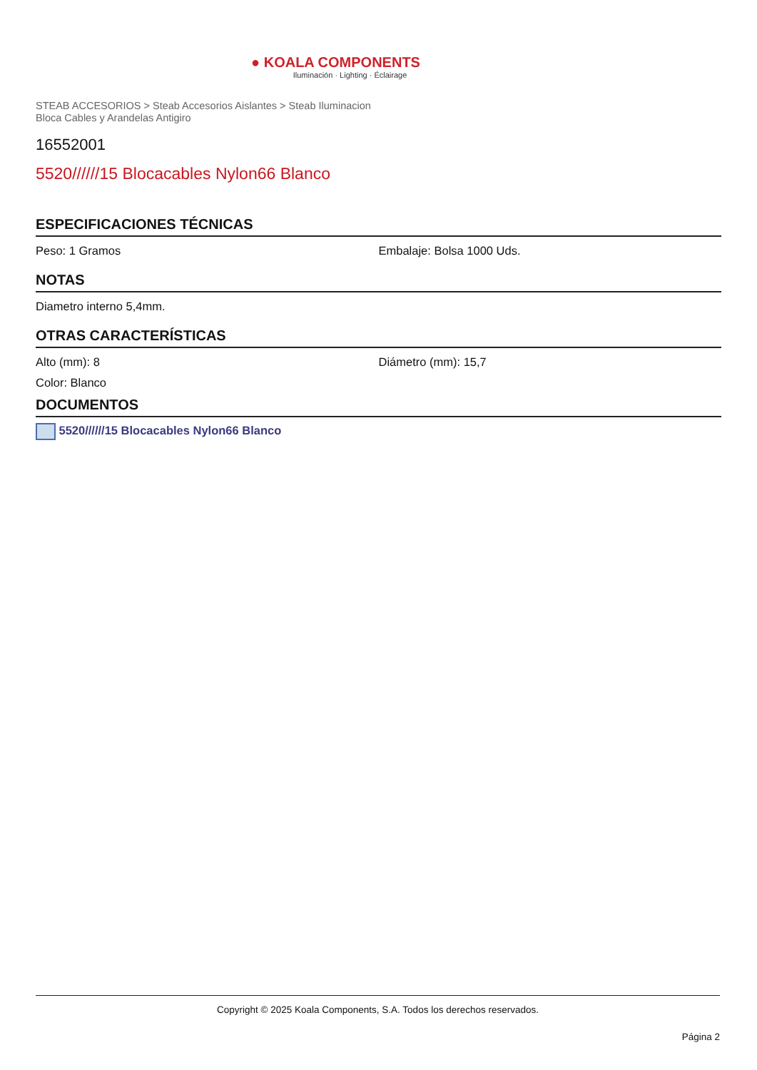● KOALA COMPONENTS
Iluminación · Lighting · Éclairage
STEAB ACCESORIOS > Steab Accesorios Aislantes > Steab Iluminacion
Bloca Cables y Arandelas Antigiro
16552001
5520//////15 Blocacables Nylon66 Blanco
ESPECIFICACIONES TÉCNICAS
Peso: 1 Gramos Embalaje: Bolsa 1000 Uds.
NOTAS
Diametro interno 5,4mm.
OTRAS CARACTERÍSTICAS
Alto (mm): 8 Diámetro (mm): 15,7
Color: Blanco
DOCUMENTOS
5520//////15 Blocacables Nylon66 Blanco
Copyright © 2025 Koala Components, S.A. Todos los derechos reservados.
Página 2